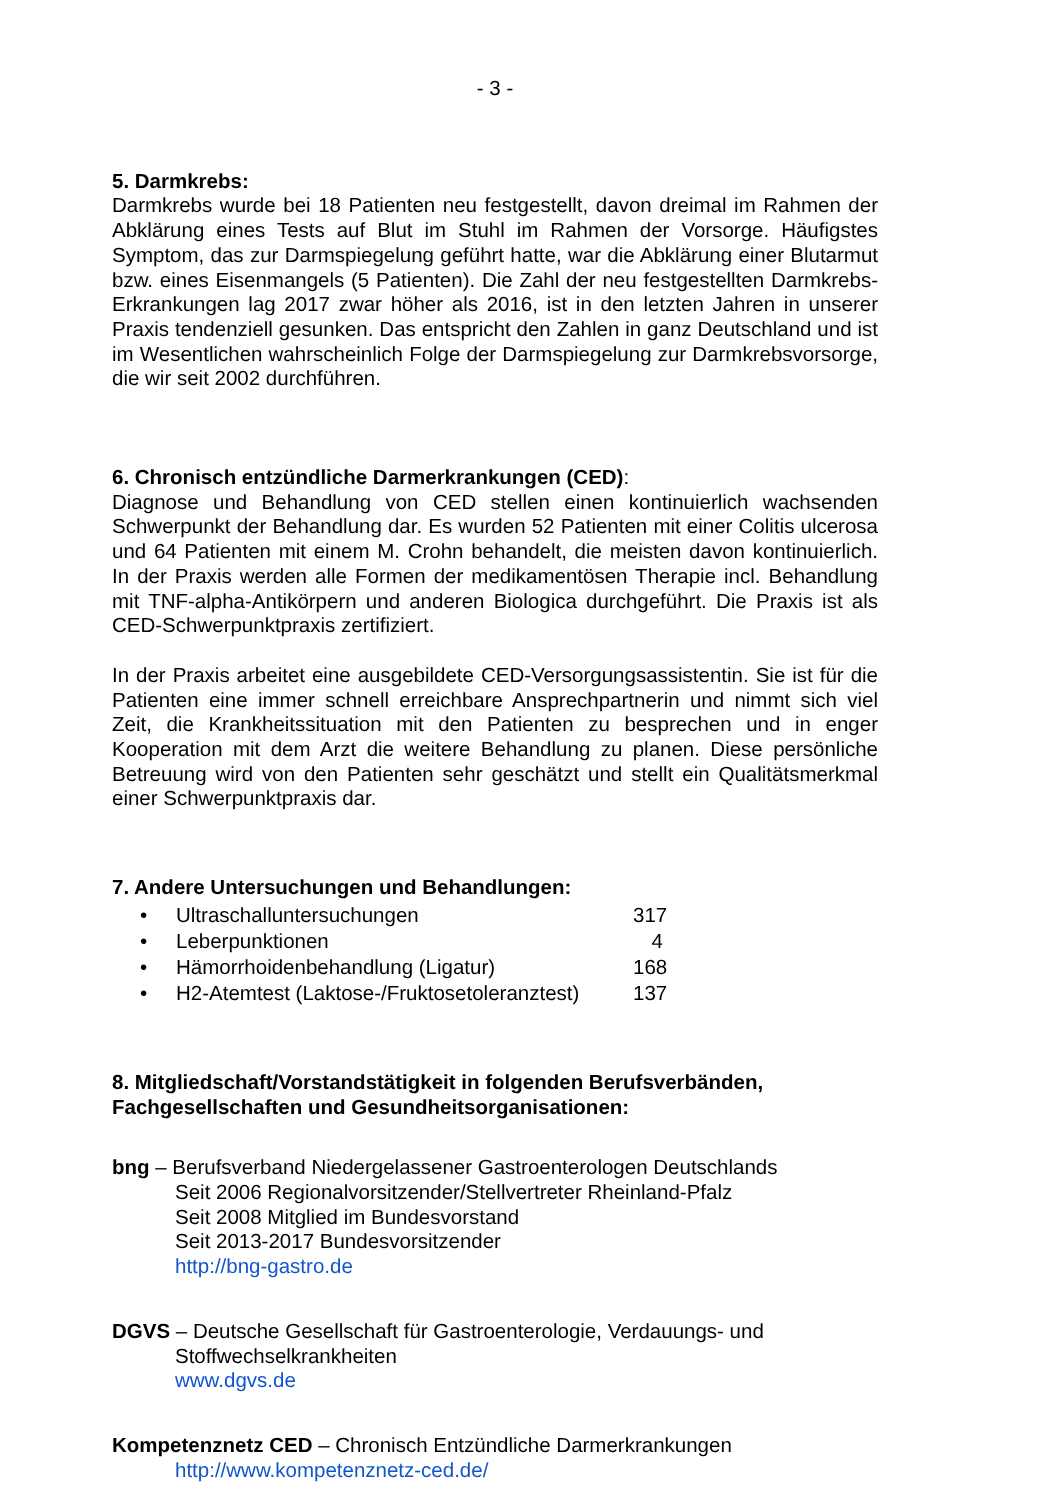- 3 -
5. Darmkrebs:
Darmkrebs wurde bei 18 Patienten neu festgestellt, davon dreimal im Rahmen der Abklärung eines Tests auf Blut im Stuhl im Rahmen der Vorsorge. Häufigstes Symptom, das zur Darmspiegelung geführt hatte, war die Abklärung einer Blutarmut bzw. eines Eisenmangels (5 Patienten). Die Zahl der neu festgestellten Darmkrebs-Erkrankungen lag 2017 zwar höher als 2016, ist in den letzten Jahren in unserer Praxis tendenziell gesunken. Das entspricht den Zahlen in ganz Deutschland und ist im Wesentlichen wahrscheinlich Folge der Darmspiegelung zur Darmkrebsvorsorge, die wir seit 2002 durchführen.
6. Chronisch entzündliche Darmerkrankungen (CED):
Diagnose und Behandlung von CED stellen einen kontinuierlich wachsenden Schwerpunkt der Behandlung dar. Es wurden 52 Patienten mit einer Colitis ulcerosa und 64 Patienten mit einem M. Crohn behandelt, die meisten davon kontinuierlich. In der Praxis werden alle Formen der medikamentösen Therapie incl. Behandlung mit TNF-alpha-Antikörpern und anderen Biologica durchgeführt. Die Praxis ist als CED-Schwerpunktpraxis zertifiziert.
In der Praxis arbeitet eine ausgebildete CED-Versorgungsassistentin. Sie ist für die Patienten eine immer schnell erreichbare Ansprechpartnerin und nimmt sich viel Zeit, die Krankheitssituation mit den Patienten zu besprechen und in enger Kooperation mit dem Arzt die weitere Behandlung zu planen. Diese persönliche Betreuung wird von den Patienten sehr geschätzt und stellt ein Qualitätsmerkmal einer Schwerpunktpraxis dar.
7. Andere Untersuchungen und Behandlungen:
• Ultraschalluntersuchungen 317
• Leberpunktionen 4
• Hämorrhoidenbehandlung (Ligatur) 168
• H2-Atemtest (Laktose-/Fruktosetoleranztest) 137
8. Mitgliedschaft/Vorstandstätigkeit in folgenden Berufsverbänden, Fachgesellschaften und Gesundheitsorganisationen:
bng – Berufsverband Niedergelassener Gastroenterologen Deutschlands
Seit 2006 Regionalvorsitzender/Stellvertreter Rheinland-Pfalz
Seit 2008 Mitglied im Bundesvorstand
Seit 2013-2017 Bundesvorsitzender
http://bng-gastro.de
DGVS – Deutsche Gesellschaft für Gastroenterologie, Verdauungs- und
Stoffwechselkrankheiten
www.dgvs.de
Kompetenznetz CED – Chronisch Entzündliche Darmerkrankungen
http://www.kompetenznetz-ced.de/